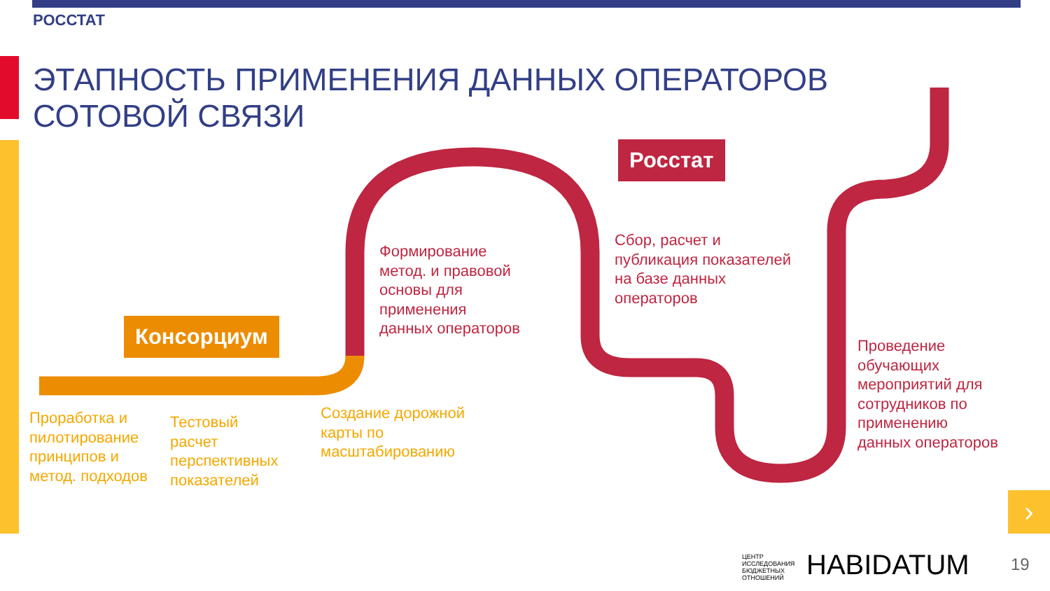РОССТАТ
ЭТАПНОСТЬ ПРИМЕНЕНИЯ ДАННЫХ ОПЕРАТОРОВ
СОТОВОЙ СВЯЗИ
Консорциум
Росстат
Проработка и
пилотирование
принципов и
метод. подходов
Тестовый
расчет
перспективных
показателей
Создание дорожной
карты по
масштабированию
Формирование
метод. и правовой
основы для
применения
данных операторов
Сбор, расчет и
публикация показателей
на базе данных
операторов
Проведение
обучающих
мероприятий для
сотрудников по
применению
данных операторов
›
ЦЕНТР
ИССЛЕДОВАНИЯ
БЮДЖЕТНЫХ
ОТНОШЕНИЙ
HABIDATUM 19